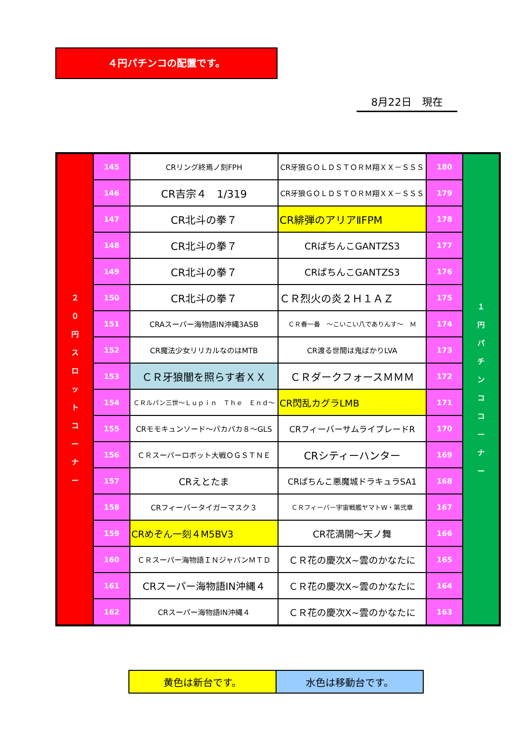４円パチンコの配置です。
8月22日　現在
| ２ ０ 円 ス ロ ッ ト コ ー ナ ー | 145 | CRリング終焉ノ刻FPH | CR牙狼ＧＯＬＤＳＴＯＲＭ翔ＸＸ－ＳＳＳ | 180 | １ 円 パ チ ン コ コ ー ナ ー |
| | 146 | CR吉宗４ 1/319 | CR牙狼ＧＯＬＤＳＴＯＲＭ翔ＸＸ－ＳＳＳ | 179 | |
| | 147 | CR北斗の拳７ | CR緋弾のアリアⅡFPM | 178 | |
| | 148 | CR北斗の拳７ | CRぱちんこGANTZS3 | 177 | |
| | 149 | CR北斗の拳７ | CRぱちんこGANTZS3 | 176 | |
| | 150 | CR北斗の拳７ | ＣＲ烈火の炎２Ｈ１ＡＺ | 175 | |
| | 151 | CRAスーパー海物語IN沖縄3ASB | ＣＲ春一番 ～こいこい八でありんす～ Ｍ | 174 | |
| | 152 | CR魔法少女リリカルなのはMTB | CR渡る世間は鬼ばかりLVA | 173 | |
| | 153 | ＣＲ牙狼闇を照らす者ＸＸ | ＣＲダークフォースＭＭＭ | 172 | |
| | 154 | ＣＲルパン三世～Ｌｕｐｉｎ Ｔｈｅ Ｅｎｄ～ | CR閃乱カグラLMB | 171 | |
| | 155 | CRモモキュンソード～パカパカ８～GLS | CRフィーバーサムライブレードR | 170 | |
| | 156 | ＣＲスーパーロボット大戦ＯＧＳＴＮＥ | CRシティーハンター | 169 | |
| | 157 | CRえとたま | CRぱちんこ悪魔城ドラキュラSA1 | 168 | |
| | 158 | CRフィーバータイガーマスク３ | ＣＲフィーバー宇宙戦艦ヤマトW・第弐章 | 167 | |
| | 159 | CRめぞん一刻４M5BV3 | CR花満開～天ノ舞 | 166 | |
| | 160 | ＣＲスーパー海物語ＩＮジャパンＭＴＤ | ＣＲ花の慶次X~雲のかなたに | 165 | |
| | 161 | CRスーパー海物語IN沖縄４ | ＣＲ花の慶次X~雲のかなたに | 164 | |
| | 162 | CRスーパー海物語IN沖縄４ | ＣＲ花の慶次X~雲のかなたに | 163 | |
| 黄色は新台です。 | 水色は移動台です。 |